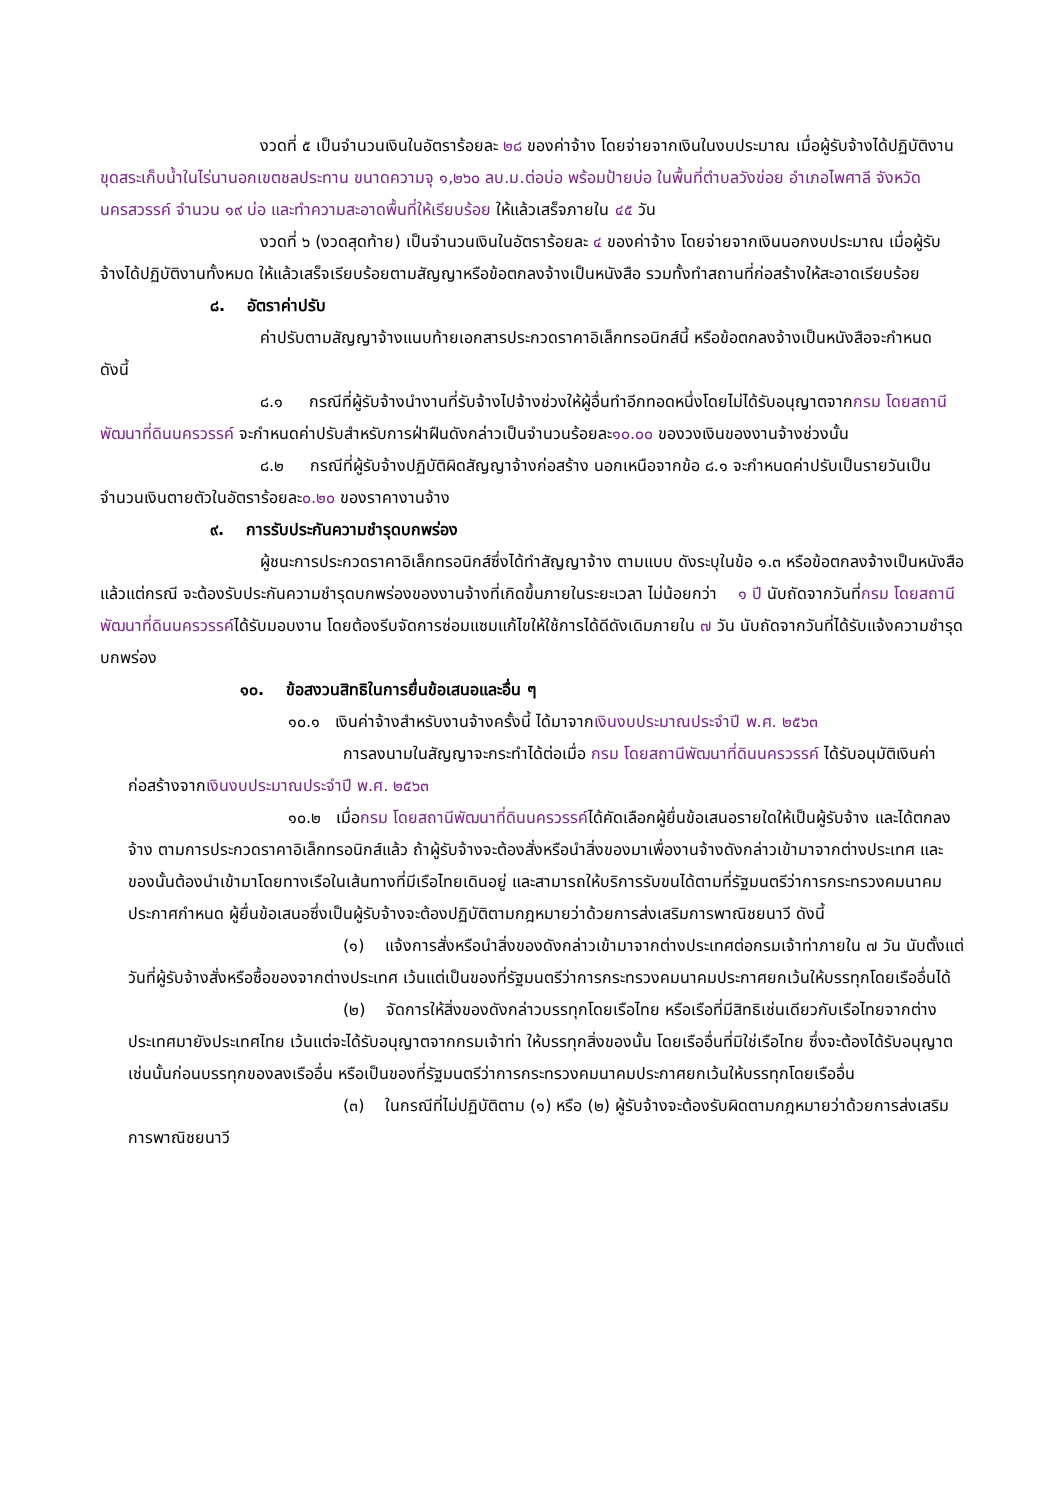งวดที่ ๕ เป็นจำนวนเงินในอัตราร้อยละ ๒๘ ของค่าจ้าง โดยจ่ายจากเงินในงบประมาณ เมื่อผู้รับจ้างได้ปฏิบัติงาน ขุดสระเก็บน้ำในไร่นานอกเขตชลประทาน ขนาดความจุ ๑,๒๖๐ ลบ.ม.ต่อบ่อ พร้อมป้ายบ่อ ในพื้นที่ตำบลวังข่อย อำเภอไพศาลี จังหวัดนครสวรรค์ จำนวน ๑๙ บ่อ และทำความสะอาดพื้นที่ให้เรียบร้อย ให้แล้วเสร็จภายใน ๔๕ วัน
งวดที่ ๖ (งวดสุดท้าย) เป็นจำนวนเงินในอัตราร้อยละ ๔ ของค่าจ้าง โดยจ่ายจากเงินนอกงบประมาณ เมื่อผู้รับจ้างได้ปฏิบัติงานทั้งหมด ให้แล้วเสร็จเรียบร้อยตามสัญญาหรือข้อตกลงจ้างเป็นหนังสือ รวมทั้งทำสถานที่ก่อสร้างให้สะอาดเรียบร้อย
๘. อัตราค่าปรับ
ค่าปรับตามสัญญาจ้างแนบท้ายเอกสารประกวดราคาอิเล็กทรอนิกส์นี้ หรือข้อตกลงจ้างเป็นหนังสือจะกำหนด ดังนี้
๘.๑ กรณีที่ผู้รับจ้างนำงานที่รับจ้างไปจ้างช่วงให้ผู้อื่นทำอีกทอดหนึ่งโดยไม่ได้รับอนุญาตจากกรม โดยสถานีพัฒนาที่ดินนครวรรค์ จะกำหนดค่าปรับสำหรับการฝ่าฝืนดังกล่าวเป็นจำนวนร้อยละ๑๐.๐๐ ของวงเงินของงานจ้างช่วงนั้น
๘.๒ กรณีที่ผู้รับจ้างปฏิบัติผิดสัญญาจ้างก่อสร้าง นอกเหนือจากข้อ ๘.๑ จะกำหนดค่าปรับเป็นรายวันเป็นจำนวนเงินตายตัวในอัตราร้อยละ๐.๒๐ ของราคางานจ้าง
๙. การรับประกันความชำรุดบกพร่อง
ผู้ชนะการประกวดราคาอิเล็กทรอนิกส์ซึ่งได้ทำสัญญาจ้าง ตามแบบ ดังระบุในข้อ ๑.๓ หรือข้อตกลงจ้างเป็นหนังสือแล้วแต่กรณี จะต้องรับประกันความชำรุดบกพร่องของงานจ้างที่เกิดขึ้นภายในระยะเวลา ไม่น้อยกว่า ๑ ปี นับถัดจากวันที่กรม โดยสถานีพัฒนาที่ดินนครวรรค์ได้รับมอบงาน โดยต้องรีบจัดการซ่อมแซมแก้ไขให้ใช้การได้ดีดังเดิมภายใน ๗ วัน นับถัดจากวันที่ได้รับแจ้งความชำรุดบกพร่อง
๑๐. ข้อสงวนสิทธิในการยื่นข้อเสนอและอื่น ๆ
๑๐.๑ เงินค่าจ้างสำหรับงานจ้างครั้งนี้ ได้มาจากเงินงบประมาณประจำปี พ.ศ. ๒๕๖๓
การลงนามในสัญญาจะกระทำได้ต่อเมื่อ กรม โดยสถานีพัฒนาที่ดินนครวรรค์ ได้รับอนุมัติเงินค่าก่อสร้างจากเงินงบประมาณประจำปี พ.ศ. ๒๕๖๓
๑๐.๒ เมื่อกรม โดยสถานีพัฒนาที่ดินนครวรรค์ได้คัดเลือกผู้ยื่นข้อเสนอรายใดให้เป็นผู้รับจ้าง และได้ตกลงจ้าง ตามการประกวดราคาอิเล็กทรอนิกส์แล้ว ถ้าผู้รับจ้างจะต้องสั่งหรือนำสิ่งของมาเพื่องานจ้างดังกล่าวเข้ามาจากต่างประเทศ และของนั้นต้องนำเข้ามาโดยทางเรือในเส้นทางที่มีเรือไทยเดินอยู่ และสามารถให้บริการรับขนได้ตามที่รัฐมนตรีว่าการกระทรวงคมนาคมประกาศกำหนด ผู้ยื่นข้อเสนอซึ่งเป็นผู้รับจ้างจะต้องปฏิบัติตามกฎหมายว่าด้วยการส่งเสริมการพาณิชยนาวี ดังนี้
(๑) แจ้งการสั่งหรือนำสิ่งของดังกล่าวเข้ามาจากต่างประเทศต่อกรมเจ้าท่าภายใน ๗ วัน นับตั้งแต่วันที่ผู้รับจ้างสั่งหรือซื้อของจากต่างประเทศ เว้นแต่เป็นของที่รัฐมนตรีว่าการกระทรวงคมนาคมประกาศยกเว้นให้บรรทุกโดยเรืออื่นได้
(๒) จัดการให้สิ่งของดังกล่าวบรรทุกโดยเรือไทย หรือเรือที่มีสิทธิเช่นเดียวกับเรือไทยจากต่างประเทศมายังประเทศไทย เว้นแต่จะได้รับอนุญาตจากกรมเจ้าท่า ให้บรรทุกสิ่งของนั้น โดยเรืออื่นที่มิใช่เรือไทย ซึ่งจะต้องได้รับอนุญาตเช่นนั้นก่อนบรรทุกของลงเรืออื่น หรือเป็นของที่รัฐมนตรีว่าการกระทรวงคมนาคมประกาศยกเว้นให้บรรทุกโดยเรืออื่น
(๓) ในกรณีที่ไม่ปฏิบัติตาม (๑) หรือ (๒) ผู้รับจ้างจะต้องรับผิดตามกฎหมายว่าด้วยการส่งเสริมการพาณิชยนาวี